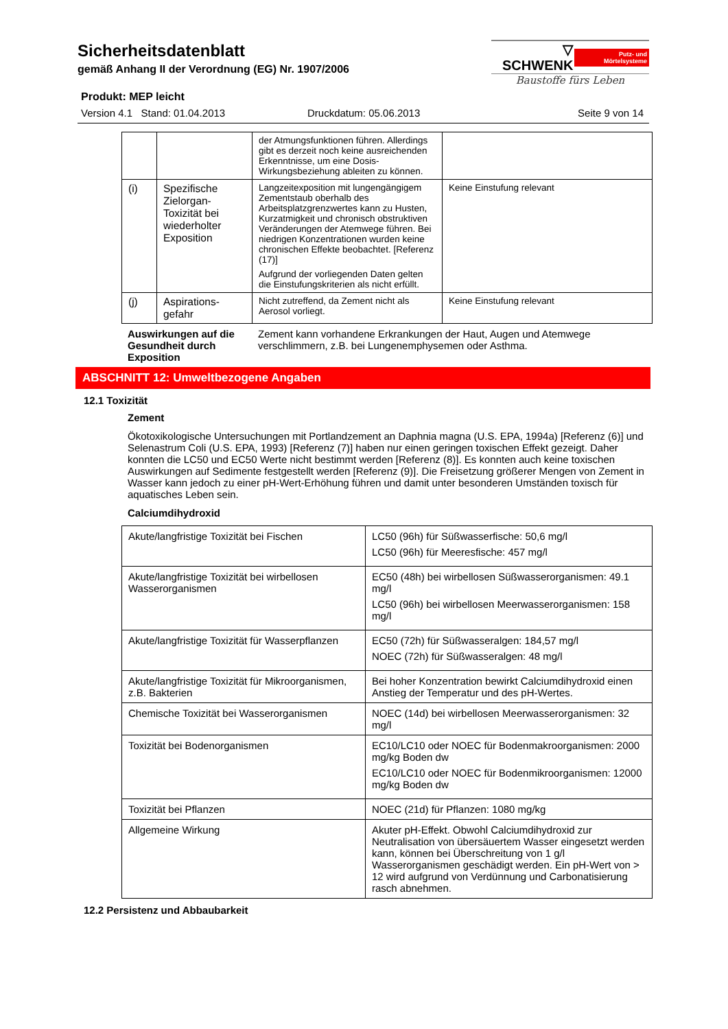▽ SCHWENK Putz- und Mörtelsysteme
Baustoffe fürs Leben
Sicherheitsdatenblatt
gemäß Anhang II der Verordnung (EG) Nr. 1907/2006
Produkt: MEP leicht
Version 4.1 Stand: 01.04.2013 Druckdatum: 05.06.2013 Seite 9 von 14
| | | der Atmungsfunktionen führen. Allerdings gibt es derzeit noch keine ausreichenden Erkenntnisse, um eine Dosis-Wirkungsbeziehung ableiten zu können. | |
| (i) | Spezifische Zielorgan-Toxizität bei wiederholter Exposition | Langzeitexposition mit lungengängigem Zementstaub oberhalb des Arbeitsplatzgrenzwertes kann zu Husten, Kurzatmigkeit und chronisch obstruktiven Veränderungen der Atemwege führen. Bei niedrigen Konzentrationen wurden keine chronischen Effekte beobachtet. [Referenz (17)] Aufgrund der vorliegenden Daten gelten die Einstufungskriterien als nicht erfüllt. | Keine Einstufung relevant |
| (j) | Aspirations-gefahr | Nicht zutreffend, da Zement nicht als Aerosol vorliegt. | Keine Einstufung relevant |
Auswirkungen auf die Gesundheit durch Exposition Zement kann vorhandene Erkrankungen der Haut, Augen und Atemwege verschlimmern, z.B. bei Lungenemphysemen oder Asthma.
ABSCHNITT 12: Umweltbezogene Angaben
12.1 Toxizität
Zement
Ökotoxikologische Untersuchungen mit Portlandzement an Daphnia magna (U.S. EPA, 1994a) [Referenz (6)] und Selenastrum Coli (U.S. EPA, 1993) [Referenz (7)] haben nur einen geringen toxischen Effekt gezeigt. Daher konnten die LC50 und EC50 Werte nicht bestimmt werden [Referenz (8)]. Es konnten auch keine toxischen Auswirkungen auf Sedimente festgestellt werden [Referenz (9)]. Die Freisetzung größerer Mengen von Zement in Wasser kann jedoch zu einer pH-Wert-Erhöhung führen und damit unter besonderen Umständen toxisch für aquatisches Leben sein.
Calciumdihydroxid
| Akute/langfristige Toxizität bei Fischen | LC50 (96h) für Süßwasserfische: 50,6 mg/l LC50 (96h) für Meeresfische: 457 mg/l |
| Akute/langfristige Toxizität bei wirbellosen Wasserorganismen | EC50 (48h) bei wirbellosen Süßwasserorganismen: 49.1 mg/l LC50 (96h) bei wirbellosen Meerwasserorganismen: 158 mg/l |
| Akute/langfristige Toxizität für Wasserpflanzen | EC50 (72h) für Süßwasseralgen: 184,57 mg/l NOEC (72h) für Süßwasseralgen: 48 mg/l |
| Akute/langfristige Toxizität für Mikroorganismen, z.B. Bakterien | Bei hoher Konzentration bewirkt Calciumdihydroxid einen Anstieg der Temperatur und des pH-Wertes. |
| Chemische Toxizität bei Wasserorganismen | NOEC (14d) bei wirbellosen Meerwasserorganismen: 32 mg/l |
| Toxizität bei Bodenorganismen | EC10/LC10 oder NOEC für Bodenmakroorganismen: 2000 mg/kg Boden dw EC10/LC10 oder NOEC für Bodenmikroorganismen: 12000 mg/kg Boden dw |
| Toxizität bei Pflanzen | NOEC (21d) für Pflanzen: 1080 mg/kg |
| Allgemeine Wirkung | Akuter pH-Effekt. Obwohl Calciumdihydroxid zur Neutralisation von übersäuertem Wasser eingesetzt werden kann, können bei Überschreitung von 1 g/l Wasserorganismen geschädigt werden. Ein pH-Wert von > 12 wird aufgrund von Verdünnung und Carbonatisierung rasch abnehmen. |
12.2 Persistenz und Abbaubarkeit